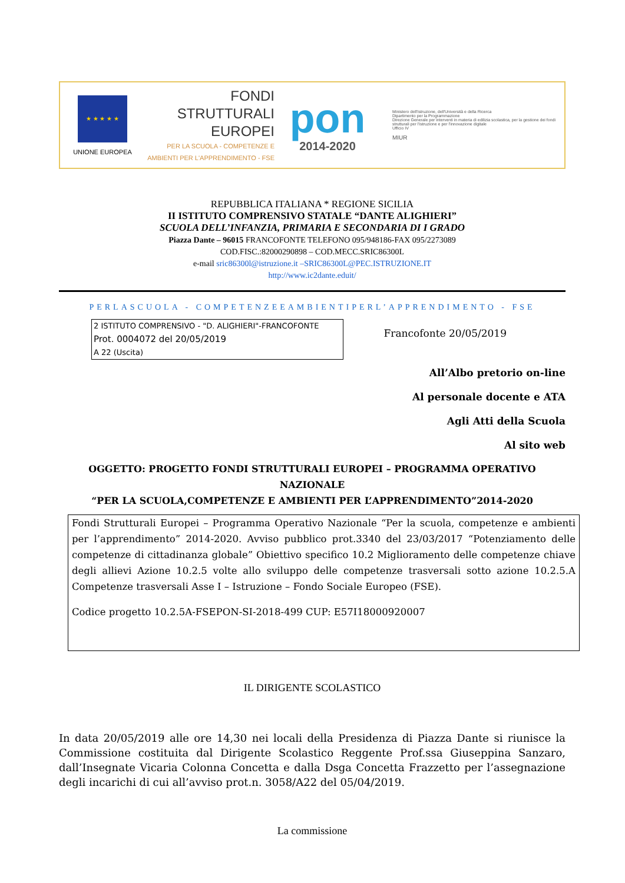★ ★ ★ ★ ★
UNIONE EUROPEA
FONDI
STRUTTURALI
EUROPEI
PER LA SCUOLA - COMPETENZE E AMBIENTI PER L'APPRENDIMENTO - FSE
pon
2014-2020
Ministero dell'Istruzione, dell'Università e della Ricerca
Dipartimento per la Programmazione
Direzione Generale per interventi in materia di edilizia scolastica, per la gestione dei fondi strutturali per l'istruzione e per l'innovazione digitale
Ufficio IV
MIUR
REPUBBLICA ITALIANA * REGIONE SICILIA
II ISTITUTO COMPRENSIVO STATALE “DANTE ALIGHIERI”
SCUOLA DELL’INFANZIA, PRIMARIA E SECONDARIA DI I GRADO
Piazza Dante – 96015 FRANCOFONTE TELEFONO 095/948186-FAX 095/2273089
COD.FISC.:82000290898 – COD.MECC.SRIC86300L
e-mail sric86300l@istruzione.it –SRIC86300L@PEC.ISTRUZIONE.IT
http://www.ic2dante.eduit/
PERLASCUOLA - COMPETENZEEAMBIENTIPERL’APPRENDIMENTO - FSE
2 ISTITUTO COMPRENSIVO - "D. ALIGHIERI"-FRANCOFONTE
Prot. 0004072 del 20/05/2019
A 22 (Uscita)
Francofonte 20/05/2019
All’Albo pretorio on-line
Al personale docente e ATA
Agli Atti della Scuola
Al sito web
OGGETTO: PROGETTO FONDI STRUTTURALI EUROPEI – PROGRAMMA OPERATIVO NAZIONALE
“PER LA SCUOLA,COMPETENZE E AMBIENTI PER L’APPRENDIMENTO”2014-2020
Fondi Strutturali Europei – Programma Operativo Nazionale “Per la scuola, competenze e ambienti per l’apprendimento” 2014-2020. Avviso pubblico prot.3340 del 23/03/2017 “Potenziamento delle competenze di cittadinanza globale” Obiettivo specifico 10.2 Miglioramento delle competenze chiave degli allievi Azione 10.2.5 volte allo sviluppo delle competenze trasversali sotto azione 10.2.5.A Competenze trasversali Asse I – Istruzione – Fondo Sociale Europeo (FSE).
Codice progetto 10.2.5A-FSEPON-SI-2018-499 CUP: E57I18000920007
IL DIRIGENTE SCOLASTICO
In data 20/05/2019 alle ore 14,30 nei locali della Presidenza di Piazza Dante si riunisce la Commissione costituita dal Dirigente Scolastico Reggente Prof.ssa Giuseppina Sanzaro, dall’Insegnate Vicaria Colonna Concetta e dalla Dsga Concetta Frazzetto per l’assegnazione degli incarichi di cui all’avviso prot.n. 3058/A22 del 05/04/2019.
La commissione